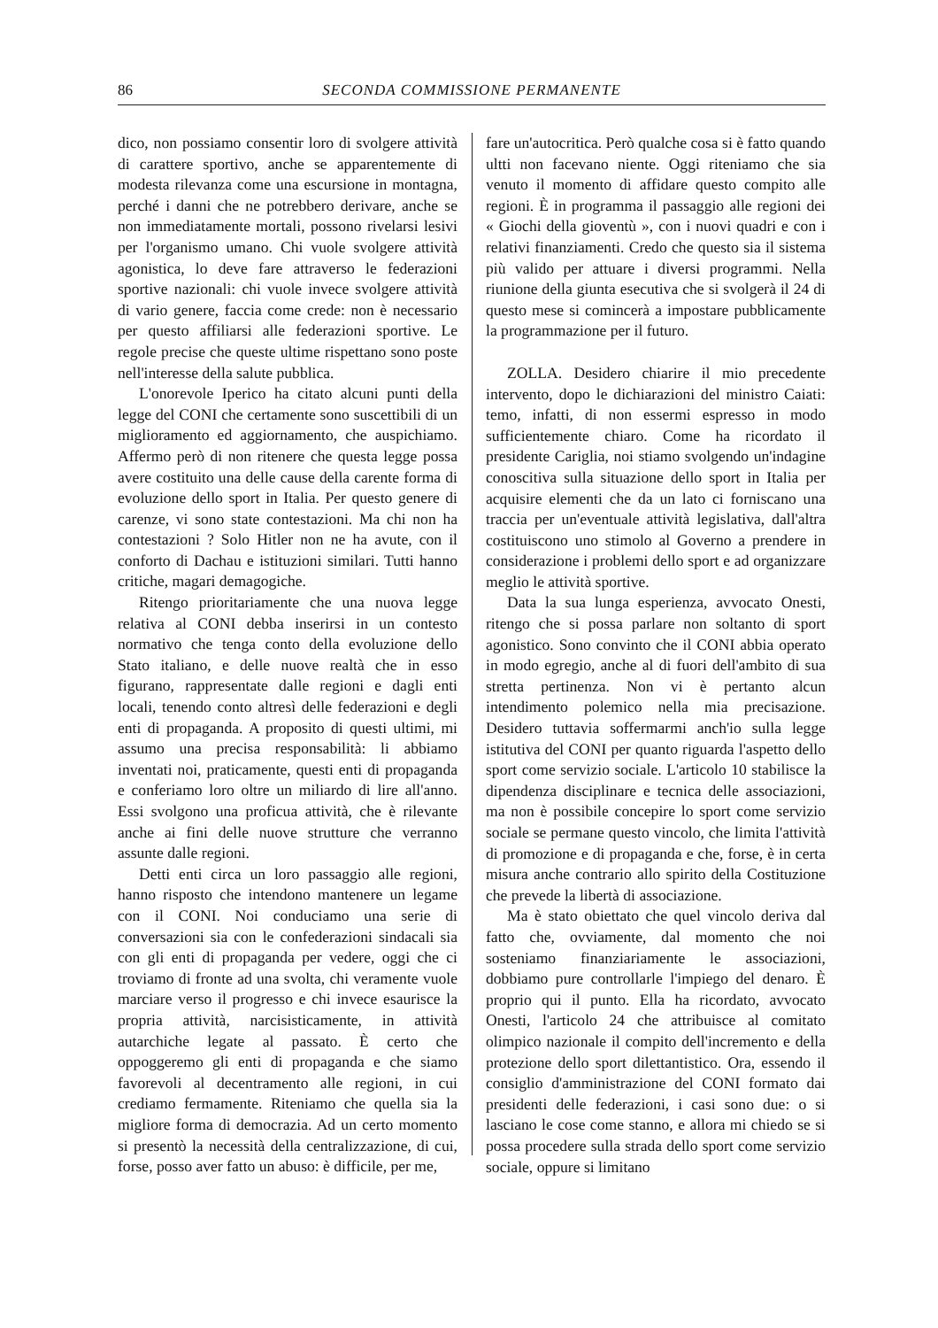86 SECONDA COMMISSIONE PERMANENTE
dico, non possiamo consentir loro di svolgere attività di carattere sportivo, anche se apparentemente di modesta rilevanza come una escursione in montagna, perché i danni che ne potrebbero derivare, anche se non immediatamente mortali, possono rivelarsi lesivi per l'organismo umano. Chi vuole svolgere attività agonistica, lo deve fare attraverso le federazioni sportive nazionali: chi vuole invece svolgere attività di vario genere, faccia come crede: non è necessario per questo affiliarsi alle federazioni sportive. Le regole precise che queste ultime rispettano sono poste nell'interesse della salute pubblica.
L'onorevole Iperico ha citato alcuni punti della legge del CONI che certamente sono suscettibili di un miglioramento ed aggiornamento, che auspichiamo. Affermo però di non ritenere che questa legge possa avere costituito una delle cause della carente forma di evoluzione dello sport in Italia. Per questo genere di carenze, vi sono state contestazioni. Ma chi non ha contestazioni ? Solo Hitler non ne ha avute, con il conforto di Dachau e istituzioni similari. Tutti hanno critiche, magari demagogiche.
Ritengo prioritariamente che una nuova legge relativa al CONI debba inserirsi in un contesto normativo che tenga conto della evoluzione dello Stato italiano, e delle nuove realtà che in esso figurano, rappresentate dalle regioni e dagli enti locali, tenendo conto altresì delle federazioni e degli enti di propaganda. A proposito di questi ultimi, mi assumo una precisa responsabilità: li abbiamo inventati noi, praticamente, questi enti di propaganda e conferiamo loro oltre un miliardo di lire all'anno. Essi svolgono una proficua attività, che è rilevante anche ai fini delle nuove strutture che verranno assunte dalle regioni.
Detti enti circa un loro passaggio alle regioni, hanno risposto che intendono mantenere un legame con il CONI. Noi conduciamo una serie di conversazioni sia con le confederazioni sindacali sia con gli enti di propaganda per vedere, oggi che ci troviamo di fronte ad una svolta, chi veramente vuole marciare verso il progresso e chi invece esaurisce la propria attività, narcisisticamente, in attività autarchiche legate al passato. È certo che oppoggeremo gli enti di propaganda e che siamo favorevoli al decentramento alle regioni, in cui crediamo fermamente. Riteniamo che quella sia la migliore forma di democrazia. Ad un certo momento si presentò la necessità della centralizzazione, di cui, forse, posso aver fatto un abuso: è difficile, per me,
fare un'autocritica. Però qualche cosa si è fatto quando ultti non facevano niente. Oggi riteniamo che sia venuto il momento di affidare questo compito alle regioni. È in programma il passaggio alle regioni dei « Giochi della gioventù », con i nuovi quadri e con i relativi finanziamenti. Credo che questo sia il sistema più valido per attuare i diversi programmi. Nella riunione della giunta esecutiva che si svolgerà il 24 di questo mese si comincerà a impostare pubblicamente la programmazione per il futuro.
ZOLLA. Desidero chiarire il mio precedente intervento, dopo le dichiarazioni del ministro Caiati: temo, infatti, di non essermi espresso in modo sufficientemente chiaro. Come ha ricordato il presidente Cariglia, noi stiamo svolgendo un'indagine conoscitiva sulla situazione dello sport in Italia per acquisire elementi che da un lato ci forniscano una traccia per un'eventuale attività legislativa, dall'altra costituiscono uno stimolo al Governo a prendere in considerazione i problemi dello sport e ad organizzare meglio le attività sportive.
Data la sua lunga esperienza, avvocato Onesti, ritengo che si possa parlare non soltanto di sport agonistico. Sono convinto che il CONI abbia operato in modo egregio, anche al di fuori dell'ambito di sua stretta pertinenza. Non vi è pertanto alcun intendimento polemico nella mia precisazione. Desidero tuttavia soffermarmi anch'io sulla legge istitutiva del CONI per quanto riguarda l'aspetto dello sport come servizio sociale. L'articolo 10 stabilisce la dipendenza disciplinare e tecnica delle associazioni, ma non è possibile concepire lo sport come servizio sociale se permane questo vincolo, che limita l'attività di promozione e di propaganda e che, forse, è in certa misura anche contrario allo spirito della Costituzione che prevede la libertà di associazione.
Ma è stato obiettato che quel vincolo deriva dal fatto che, ovviamente, dal momento che noi sosteniamo finanziariamente le associazioni, dobbiamo pure controllarle l'impiego del denaro. È proprio qui il punto. Ella ha ricordato, avvocato Onesti, l'articolo 24 che attribuisce al comitato olimpico nazionale il compito dell'incremento e della protezione dello sport dilettantistico. Ora, essendo il consiglio d'amministrazione del CONI formato dai presidenti delle federazioni, i casi sono due: o si lasciano le cose come stanno, e allora mi chiedo se si possa procedere sulla strada dello sport come servizio sociale, oppure si limitano